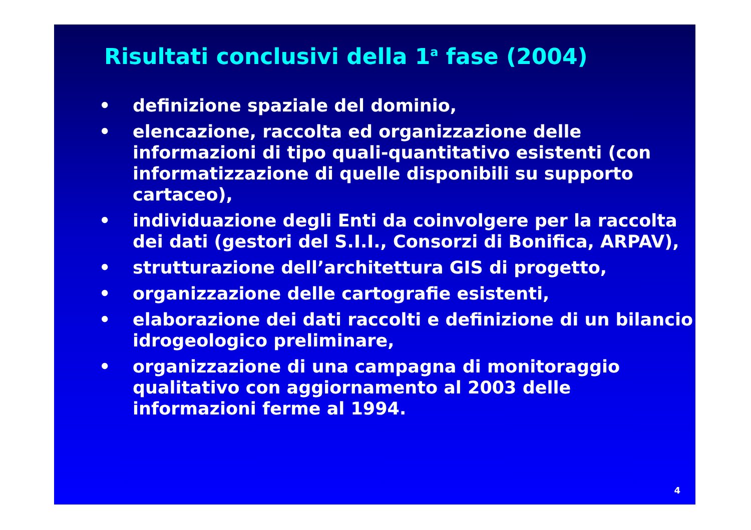Risultati conclusivi della 1<sup>a</sup> fase (2004)
• definizione spaziale del dominio,
• elencazione, raccolta ed organizzazione delle informazioni di tipo quali-quantitativo esistenti (con informatizzazione di quelle disponibili su supporto cartaceo),
• individuazione degli Enti da coinvolgere per la raccolta dei dati (gestori del S.I.I., Consorzi di Bonifica, ARPAV),
• strutturazione dell’architettura GIS di progetto,
• organizzazione delle cartografie esistenti,
• elaborazione dei dati raccolti e definizione di un bilancio idrogeologico preliminare,
• organizzazione di una campagna di monitoraggio qualitativo con aggiornamento al 2003 delle informazioni ferme al 1994.
4